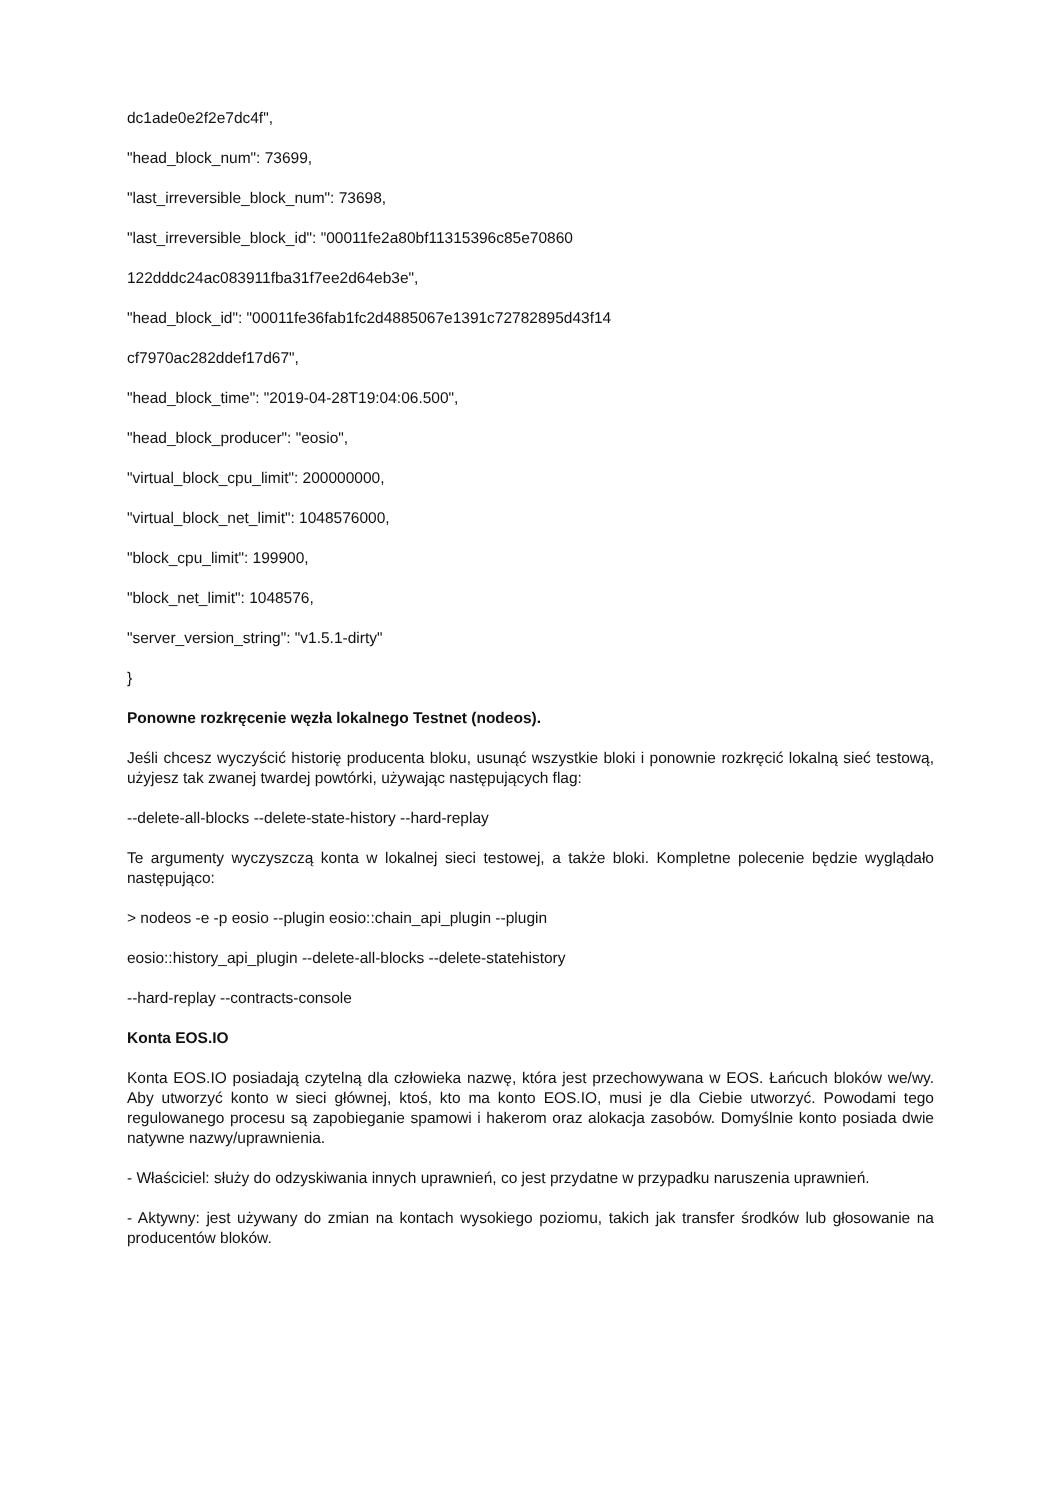dc1ade0e2f2e7dc4f",
"head_block_num": 73699,
"last_irreversible_block_num": 73698,
"last_irreversible_block_id": "00011fe2a80bf11315396c85e70860
122dddc24ac083911fba31f7ee2d64eb3e",
"head_block_id": "00011fe36fab1fc2d4885067e1391c72782895d43f14
cf7970ac282ddef17d67",
"head_block_time": "2019-04-28T19:04:06.500",
"head_block_producer": "eosio",
"virtual_block_cpu_limit": 200000000,
"virtual_block_net_limit": 1048576000,
"block_cpu_limit": 199900,
"block_net_limit": 1048576,
"server_version_string": "v1.5.1-dirty"
}
Ponowne rozkręcenie węzła lokalnego Testnet (nodeos).
Jeśli chcesz wyczyścić historię producenta bloku, usunąć wszystkie bloki i ponownie rozkręcić lokalną sieć testową, użyjesz tak zwanej twardej powtórki, używając następujących flag:
--delete-all-blocks --delete-state-history --hard-replay
Te argumenty wyczyszczą konta w lokalnej sieci testowej, a także bloki. Kompletne polecenie będzie wyglądało następująco:
> nodeos -e -p eosio --plugin eosio::chain_api_plugin --plugin
eosio::history_api_plugin --delete-all-blocks --delete-statehistory
--hard-replay --contracts-console
Konta EOS.IO
Konta EOS.IO posiadają czytelną dla człowieka nazwę, która jest przechowywana w EOS. Łańcuch bloków we/wy. Aby utworzyć konto w sieci głównej, ktoś, kto ma konto EOS.IO, musi je dla Ciebie utworzyć. Powodami tego regulowanego procesu są zapobieganie spamowi i hakerom oraz alokacja zasobów. Domyślnie konto posiada dwie natywne nazwy/uprawnienia.
- Właściciel: służy do odzyskiwania innych uprawnień, co jest przydatne w przypadku naruszenia uprawnień.
- Aktywny: jest używany do zmian na kontach wysokiego poziomu, takich jak transfer środków lub głosowanie na producentów bloków.